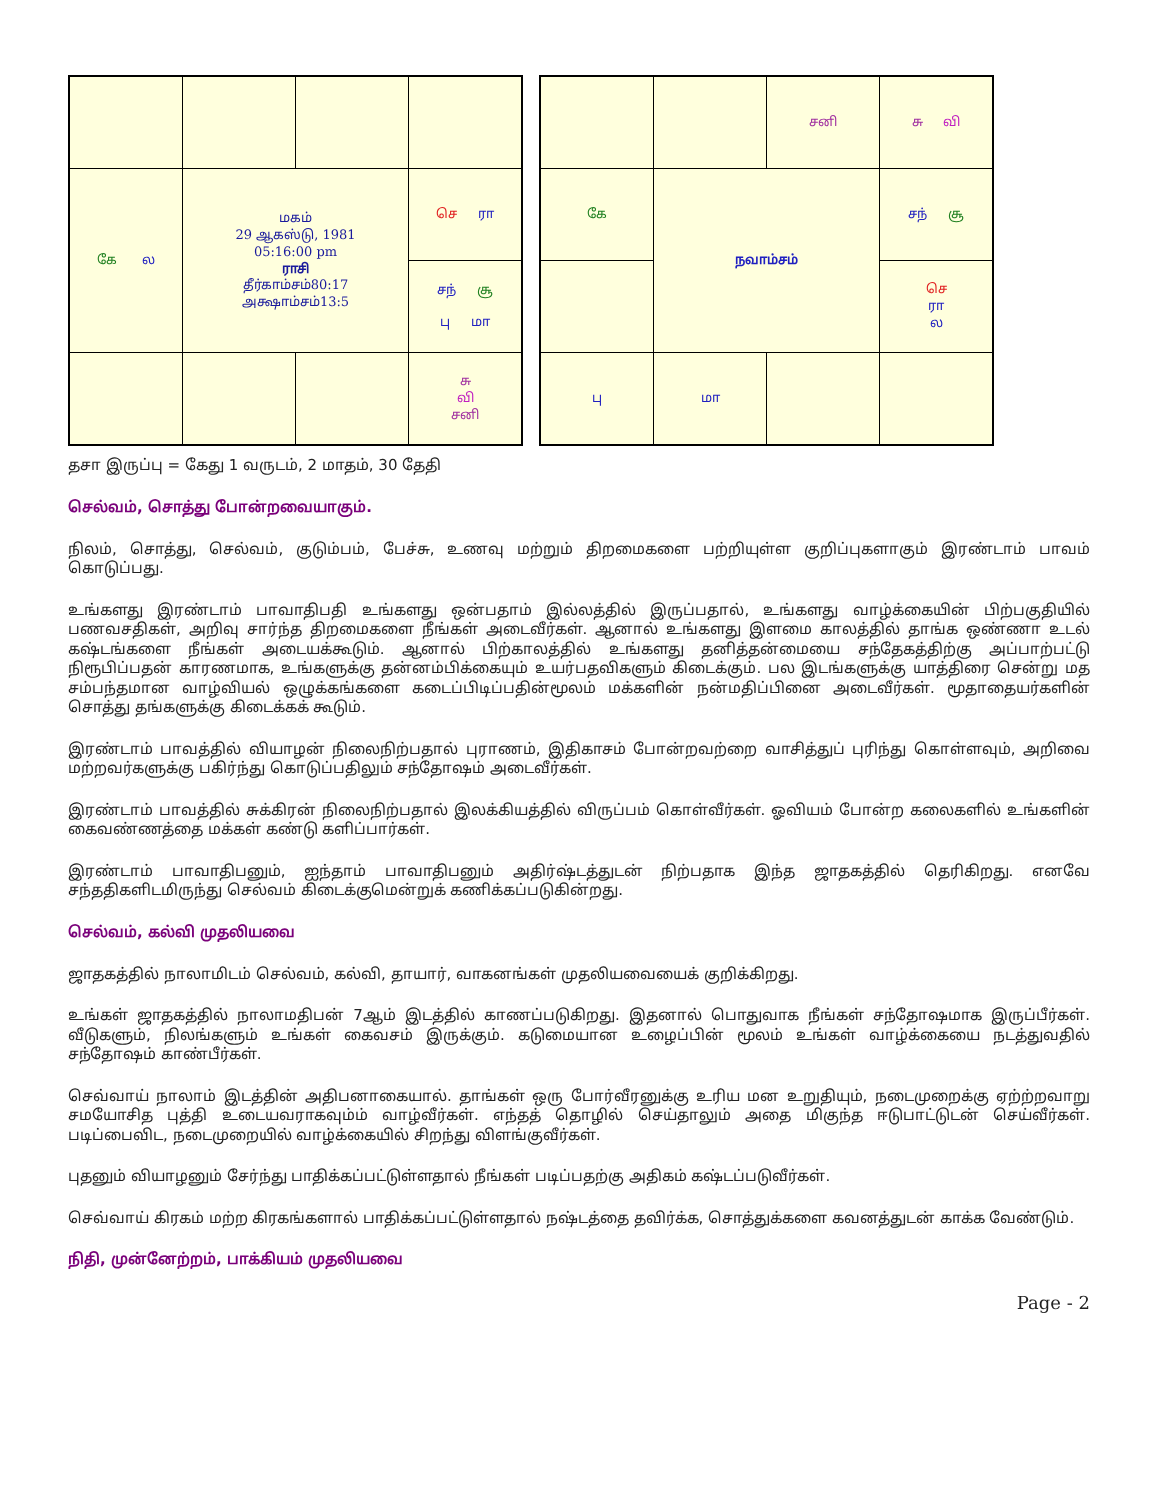| கே ல | மகம் 29 ஆகஸ்டு, 1981 05:16:00 pm ராசி தீர்காம்சம்80:17 அக்ஷாம்சம்13:5 | | செ ரா |
| | | | சந் சூ பு மா |
| | | | சு வி சனி |
| | | சனி | சு வி |
| கே | நவாம்சம் | | சந் சூ |
| | | | செ ரா ல |
| பு | மா | | |
தசா இருப்பு = கேது 1 வருடம், 2 மாதம், 30 தேதி
செல்வம், சொத்து போன்றவையாகும்.
நிலம், சொத்து, செல்வம், குடும்பம், பேச்சு, உணவு மற்றும் திறமைகளை பற்றியுள்ள குறிப்புகளாகும் இரண்டாம் பாவம் கொடுப்பது.
உங்களது இரண்டாம் பாவாதிபதி உங்களது ஒன்பதாம் இல்லத்தில் இருப்பதால், உங்களது வாழ்க்கையின் பிற்பகுதியில் பணவசதிகள், அறிவு சார்ந்த திறமைகளை நீங்கள் அடைவீர்கள். ஆனால் உங்களது இளமை காலத்தில் தாங்க ஒண்ணா உடல் கஷ்டங்களை நீங்கள் அடையக்கூடும். ஆனால் பிற்காலத்தில் உங்களது தனித்தன்மையை சந்தேகத்திற்கு அப்பாற்பட்டு நிரூபிப்பதன் காரணமாக, உங்களுக்கு தன்னம்பிக்கையும் உயர்பதவிகளும் கிடைக்கும். பல இடங்களுக்கு யாத்திரை சென்று மத சம்பந்தமான வாழ்வியல் ஒழுக்கங்களை கடைப்பிடிப்பதின்மூலம் மக்களின் நன்மதிப்பினை அடைவீர்கள். மூதாதையர்களின் சொத்து தங்களுக்கு கிடைக்கக் கூடும்.
இரண்டாம் பாவத்தில் வியாழன் நிலைநிற்பதால் புராணம், இதிகாசம் போன்றவற்றை வாசித்துப் புரிந்து கொள்ளவும், அறிவை மற்றவர்களுக்கு பகிர்ந்து கொடுப்பதிலும் சந்தோஷம் அடைவீர்கள்.
இரண்டாம் பாவத்தில் சுக்கிரன் நிலைநிற்பதால் இலக்கியத்தில் விருப்பம் கொள்வீர்கள். ஓவியம் போன்ற கலைகளில் உங்களின் கைவண்ணத்தை மக்கள் கண்டு களிப்பார்கள்.
இரண்டாம் பாவாதிபனும், ஐந்தாம் பாவாதிபனும் அதிர்ஷ்டத்துடன் நிற்பதாக இந்த ஜாதகத்தில் தெரிகிறது. எனவே சந்ததிகளிடமிருந்து செல்வம் கிடைக்குமென்றுக் கணிக்கப்படுகின்றது.
செல்வம், கல்வி முதலியவை
ஜாதகத்தில் நாலாமிடம் செல்வம், கல்வி, தாயார், வாகனங்கள் முதலியவையைக் குறிக்கிறது.
உங்கள் ஜாதகத்தில் நாலாமதிபன் 7ஆம் இடத்தில் காணப்படுகிறது. இதனால் பொதுவாக நீங்கள் சந்தோஷமாக இருப்பீர்கள். வீடுகளும், நிலங்களும் உங்கள் கைவசம் இருக்கும். கடுமையான உழைப்பின் மூலம் உங்கள் வாழ்க்கையை நடத்துவதில் சந்தோஷம் காண்பீர்கள்.
செவ்வாய் நாலாம் இடத்தின் அதிபனாகையால். தாங்கள் ஒரு போர்வீரனுக்கு உரிய மன உறுதியும், நடைமுறைக்கு ஏற்ற்றவாறு சமயோசித புத்தி உடையவராகவும்ம் வாழ்வீர்கள். எந்தத் தொழில் செய்தாலும் அதை மிகுந்த ஈடுபாட்டுடன் செய்வீர்கள். படிப்பைவிட, நடைமுறையில் வாழ்க்கையில் சிறந்து விளங்குவீர்கள்.
புதனும் வியாழனும் சேர்ந்து பாதிக்கப்பட்டுள்ளதால் நீங்கள் படிப்பதற்கு அதிகம் கஷ்டப்படுவீர்கள்.
செவ்வாய் கிரகம் மற்ற கிரகங்களால் பாதிக்கப்பட்டுள்ளதால் நஷ்டத்தை தவிர்க்க, சொத்துக்களை கவனத்துடன் காக்க வேண்டும்.
நிதி, முன்னேற்றம், பாக்கியம் முதலியவை
Page - 2